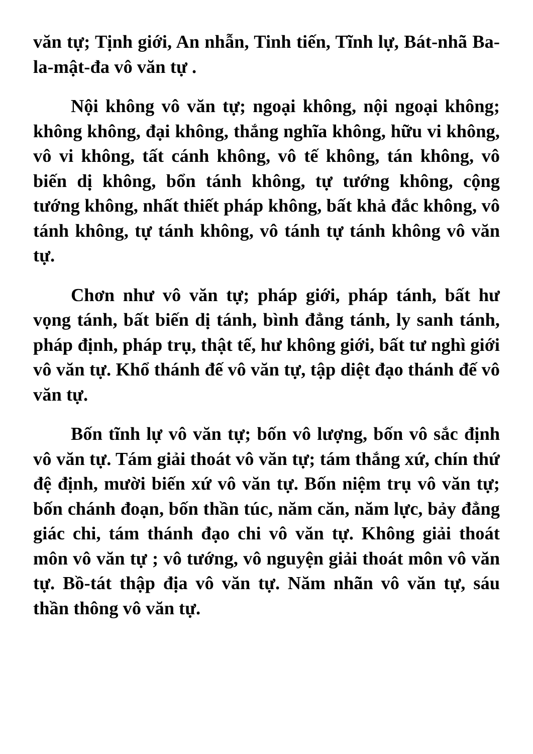văn tự; Tịnh giới, An nhẫn, Tinh tiến, Tĩnh lự, Bát-nhã Ba-la-mật-đa vô văn tự .
Nội không vô văn tự; ngoại không, nội ngoại không; không không, đại không, thắng nghĩa không, hữu vi không, vô vi không, tất cánh không, vô tế không, tán không, vô biến dị không, bổn tánh không, tự tướng không, cộng tướng không, nhất thiết pháp không, bất khả đắc không, vô tánh không, tự tánh không, vô tánh tự tánh không vô văn tự.
Chơn như vô văn tự; pháp giới, pháp tánh, bất hư vọng tánh, bất biến dị tánh, bình đẳng tánh, ly sanh tánh, pháp định, pháp trụ, thật tế, hư không giới, bất tư nghì giới vô văn tự. Khổ thánh đế vô văn tự, tập diệt đạo thánh đế vô văn tự.
Bốn tĩnh lự vô văn tự; bốn vô lượng, bốn vô sắc định vô văn tự. Tám giải thoát vô văn tự; tám thắng xứ, chín thứ đệ định, mười biến xứ vô văn tự. Bốn niệm trụ vô văn tự; bốn chánh đoạn, bốn thần túc, năm căn, năm lực, bảy đẳng giác chi, tám thánh đạo chi vô văn tự. Không giải thoát môn vô văn tự ; vô tướng, vô nguyện giải thoát môn vô văn tự. Bồ-tát thập địa vô văn tự. Năm nhãn vô văn tự, sáu thần thông vô văn tự.